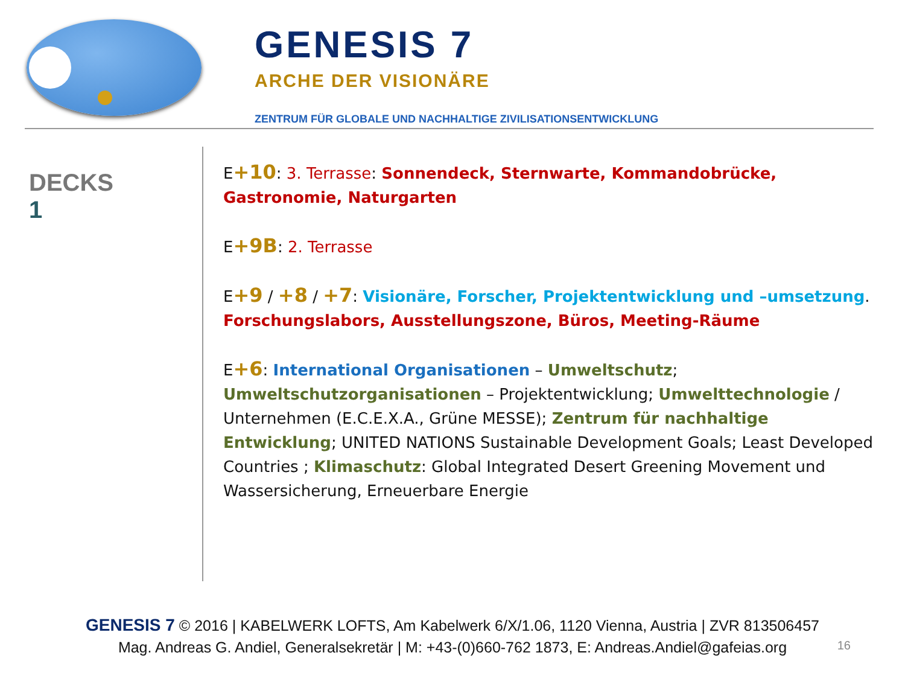GENESIS 7
ARCHE DER VISIONÄRE
ZENTRUM FÜR GLOBALE UND NACHHALTIGE ZIVILISATIONSENTWICKLUNG
DECKS
1
E+10: 3. Terrasse: Sonnendeck, Sternwarte, Kommandobrücke, Gastronomie, Naturgarten
E+9B: 2. Terrasse
E+9 / +8 / +7: Visionäre, Forscher, Projektentwicklung und –umsetzung. Forschungslabors, Ausstellungszone, Büros, Meeting-Räume
E+6: International Organisationen – Umweltschutz; Umweltschutzorganisationen – Projektentwicklung; Umwelttechnologie / Unternehmen (E.C.E.X.A., Grüne MESSE); Zentrum für nachhaltige Entwicklung; UNITED NATIONS Sustainable Development Goals; Least Developed Countries ; Klimaschutz: Global Integrated Desert Greening Movement und Wassersicherung, Erneuerbare Energie
GENESIS 7 © 2016 | KABELWERK LOFTS, Am Kabelwerk 6/X/1.06, 1120 Vienna, Austria | ZVR 813506457
Mag. Andreas G. Andiel, Generalsekretär | M: +43-(0)660-762 1873, E: Andreas.Andiel@gafeias.org
16